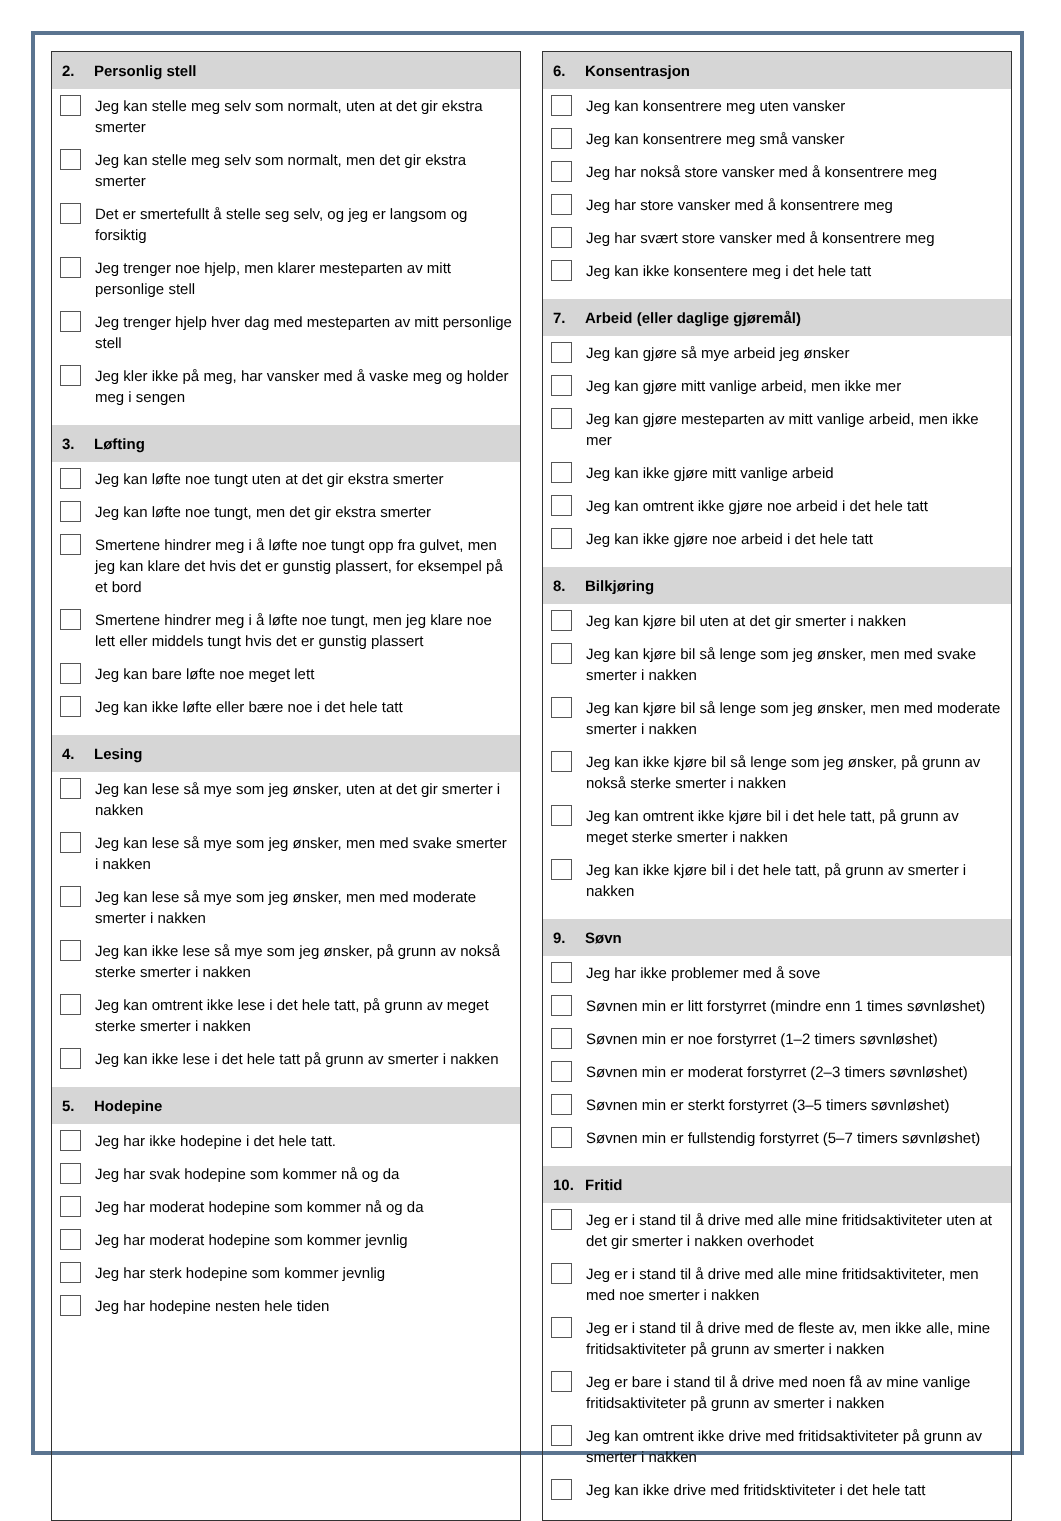2. Personlig stell
Jeg kan stelle meg selv som normalt, uten at det gir ekstra smerter
Jeg kan stelle meg selv som normalt, men det gir ekstra smerter
Det er smertefullt å stelle seg selv, og jeg er langsom og forsiktig
Jeg trenger noe hjelp, men klarer mesteparten av mitt personlige stell
Jeg trenger hjelp hver dag med mesteparten av mitt personlige stell
Jeg kler ikke på meg, har vansker med å vaske meg og holder meg i sengen
3. Løfting
Jeg kan løfte noe tungt uten at det gir ekstra smerter
Jeg kan løfte noe tungt, men det gir ekstra smerter
Smertene hindrer meg i å løfte noe tungt opp fra gulvet, men jeg kan klare det hvis det er gunstig plassert, for eksempel på et bord
Smertene hindrer meg i å løfte noe tungt, men jeg klare noe lett eller middels tungt hvis det er gunstig plassert
Jeg kan bare løfte noe meget lett
Jeg kan ikke løfte eller bære noe i det hele tatt
4. Lesing
Jeg kan lese så mye som jeg ønsker, uten at det gir smerter i nakken
Jeg kan lese så mye som jeg ønsker, men med svake smerter i nakken
Jeg kan lese så mye som jeg ønsker, men med moderate smerter i nakken
Jeg kan ikke lese så mye som jeg ønsker, på grunn av nokså sterke smerter i nakken
Jeg kan omtrent ikke lese i det hele tatt, på grunn av meget sterke smerter i nakken
Jeg kan ikke lese i det hele tatt på grunn av smerter i nakken
5. Hodepine
Jeg har ikke hodepine i det hele tatt.
Jeg har svak hodepine som kommer nå og da
Jeg har moderat hodepine som kommer nå og da
Jeg har moderat hodepine som kommer jevnlig
Jeg har sterk hodepine som kommer jevnlig
Jeg har hodepine nesten hele tiden
6. Konsentrasjon
Jeg kan konsentrere meg uten vansker
Jeg kan konsentrere meg små vansker
Jeg har nokså store vansker med å konsentrere meg
Jeg har store vansker med å konsentrere meg
Jeg har svært store vansker med å konsentrere meg
Jeg kan ikke konsentere meg i det hele tatt
7. Arbeid (eller daglige gjøremål)
Jeg kan gjøre så mye arbeid jeg ønsker
Jeg kan gjøre mitt vanlige arbeid, men ikke mer
Jeg kan gjøre mesteparten av mitt vanlige arbeid, men ikke mer
Jeg kan ikke gjøre mitt vanlige arbeid
Jeg kan omtrent ikke gjøre noe arbeid i det hele tatt
Jeg kan ikke gjøre noe arbeid i det hele tatt
8. Bilkjøring
Jeg kan kjøre bil uten at det gir smerter i nakken
Jeg kan kjøre bil så lenge som jeg ønsker, men med svake smerter i nakken
Jeg kan kjøre bil så lenge som jeg ønsker, men med moderate smerter i nakken
Jeg kan ikke kjøre bil så lenge som jeg ønsker, på grunn av nokså sterke smerter i nakken
Jeg kan omtrent ikke kjøre bil i det hele tatt, på grunn av meget sterke smerter i nakken
Jeg kan ikke kjøre bil i det hele tatt, på grunn av smerter i nakken
9. Søvn
Jeg har ikke problemer med å sove
Søvnen min er litt forstyrret (mindre enn 1 times søvnløshet)
Søvnen min er noe forstyrret (1–2 timers søvnløshet)
Søvnen min er moderat forstyrret (2–3 timers søvnløshet)
Søvnen min er sterkt forstyrret (3–5 timers søvnløshet)
Søvnen min er fullstendig forstyrret (5–7 timers søvnløshet)
10. Fritid
Jeg er i stand til å drive med alle mine fritidsaktiviteter uten at det gir smerter i nakken overhodet
Jeg er i stand til å drive med alle mine fritidsaktiviteter, men med noe smerter i nakken
Jeg er i stand til å drive med de fleste av, men ikke alle, mine fritidsaktiviteter på grunn av smerter i nakken
Jeg er bare i stand til å drive med noen få av mine vanlige fritidsaktiviteter på grunn av smerter i nakken
Jeg kan omtrent ikke drive med fritidsaktiviteter på grunn av smerter i nakken
Jeg kan ikke drive med fritidsktiviteter i det hele tatt